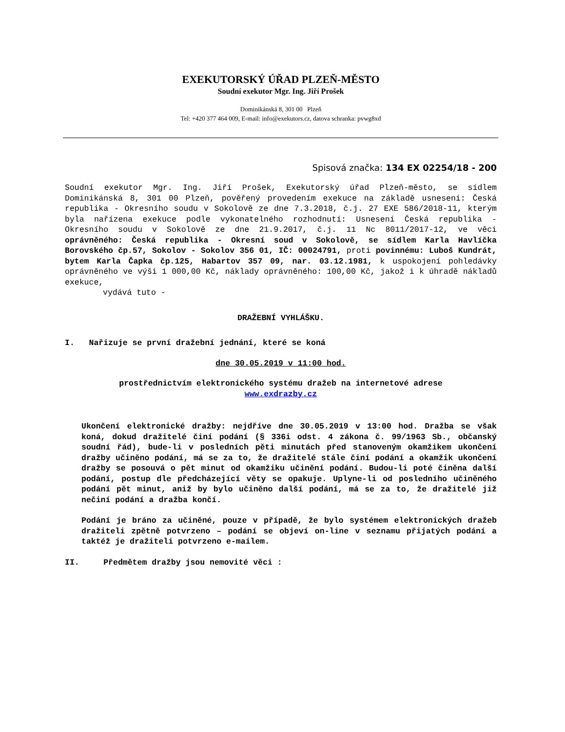EXEKUTORSKÝ ÚŘAD PLZEŇ-MĚSTO
Soudní exekutor Mgr. Ing. Jiří Prošek
Dominikánská 8, 301 00 Plzeň
Tel: +420 377 464 009, E-mail: info@exekutors.cz, datova schranka: pvwg8xd
Spisová značka: 134 EX 02254/18 - 200
Soudní exekutor Mgr. Ing. Jiří Prošek, Exekutorský úřad Plzeň-město, se sídlem Dominikánská 8, 301 00 Plzeň, pověřený provedením exekuce na základě usnesení: Česká republika - Okresního soudu v Sokolově ze dne 7.3.2018, č.j. 27 EXE 586/2018-11, kterým byla nařízena exekuce podle vykonatelného rozhodnutí: Usnesení Česká republika - Okresního soudu v Sokolově ze dne 21.9.2017, č.j. 11 Nc 8011/2017-12, ve věci oprávněného: Česká republika - Okresní soud v Sokolově, se sídlem Karla Havlíčka Borovského čp.57, Sokolov - Sokolov 356 01, IČ: 00024791, proti povinnému: Luboš Kundrát, bytem Karla Čapka čp.125, Habartov 357 09, nar. 03.12.1981, k uspokojení pohledávky oprávněného ve výši 1 000,00 Kč, náklady oprávněného: 100,00 Kč, jakož i k úhradě nákladů exekuce,
vydává tuto -
DRAŽEBNÍ VYHLÁŠKU.
I. Nařizuje se první dražební jednání, které se koná
dne 30.05.2019 v 11:00 hod.
prostřednictvím elektronického systému dražeb na internetové adrese
www.exdrazby.cz
Ukončení elektronické dražby: nejdříve dne 30.05.2019 v 13:00 hod. Dražba se však koná, dokud dražitelé činí podání (§ 336i odst. 4 zákona č. 99/1963 Sb., občanský soudní řád), bude-li v posledních pěti minutách před stanoveným okamžikem ukončení dražby učiněno podání, má se za to, že dražitelé stále činí podání a okamžik ukončení dražby se posouvá o pět minut od okamžiku učinění podání. Budou-li poté činěna další podání, postup dle předcházející věty se opakuje. Uplyne-li od posledního učiněného podání pět minut, aniž by bylo učiněno další podání, má se za to, že dražitelé již nečiní podání a dražba končí.
Podání je bráno za učiněné, pouze v případě, že bylo systémem elektronických dražeb dražiteli zpětně potvrzeno – podání se objeví on-line v seznamu přijatých podání a taktéž je dražiteli potvrzeno e-mailem.
II. Předmětem dražby jsou nemovité věci :